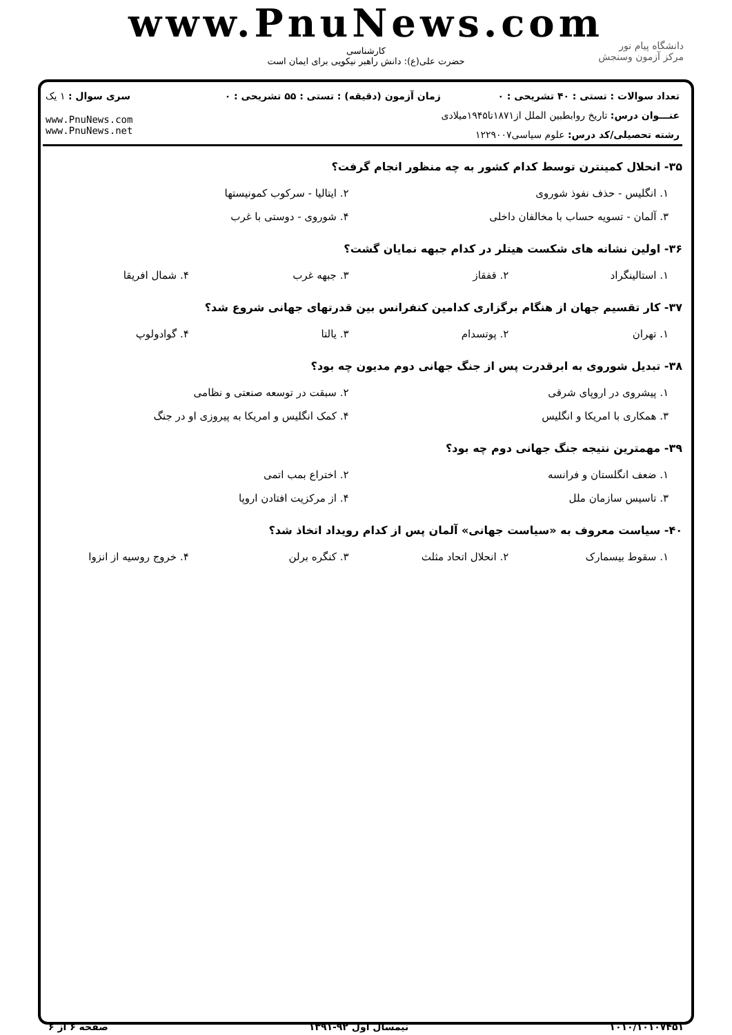www.PnuNews.com
کارشناسی
حضرت علی(ع): دانش راهبر نیکویی برای ایمان است
دانشگاه پیام نور
مرکز آزمون وسنجش
| تعداد سوالات : تستی : ۴۰ تشریحی : ۰ | زمان آزمون (دقیقه) : تستی : ۵۵ تشریحی : ۰ | سری سوال : ۱ یک |
| عنـــوان درس: تاریخ روابطبین الملل از۱۸۷۱تا۱۹۴۵میلادی | | www.PnuNews.com www.PnuNews.net |
| رشته تحصیلی/کد درس: علوم سیاسی۱۲۲۹۰۰۷ | | |
۳۵- انحلال کمینترن توسط کدام کشور به چه منظور انجام گرفت؟
| ۱. انگلیس - حذف نفوذ شوروی | ۲. ایتالیا - سرکوب کمونیستها |
| ۳. آلمان - تسویه حساب با مخالفان داخلی | ۴. شوروی - دوستی با غرب |
۳۶- اولین نشانه های شکست هیتلر در کدام جبهه نمایان گشت؟
| ۱. استالینگراد | ۲. قفقاز | ۳. جبهه غرب | ۴. شمال افریقا |
۳۷- کار تقسیم جهان از هنگام برگزاری کدامین کنفرانس بین قدرتهای جهانی شروع شد؟
| ۱. تهران | ۲. پوتسدام | ۳. یالتا | ۴. گوادولوپ |
۳۸- تبدیل شوروی به ابرقدرت پس از جنگ جهانی دوم مدیون چه بود؟
| ۱. پیشروی در اروپای شرقی | ۲. سبقت در توسعه صنعتی و نظامی |
| ۳. همکاری با امریکا و انگلیس | ۴. کمک انگلیس و امریکا به پیروزی او در جنگ |
۳۹- مهمترین نتیجه جنگ جهانی دوم چه بود؟
| ۱. ضعف انگلستان و فرانسه | ۲. اختراع بمب اتمی |
| ۳. تاسیس سازمان ملل | ۴. از مرکزیت افتادن اروپا |
۴۰- سیاست معروف به «سیاست جهانی» آلمان پس از کدام رویداد اتخاذ شد؟
| ۱. سقوط بیسمارک | ۲. انحلال اتحاد مثلث | ۳. کنگره برلن | ۴. خروج روسیه از انزوا |
۱۰۱۰/۱۰۱۰۷۴۵۱ نیمسال اول ۹۲-۱۳۹۱ صفحه ۶ از ۶